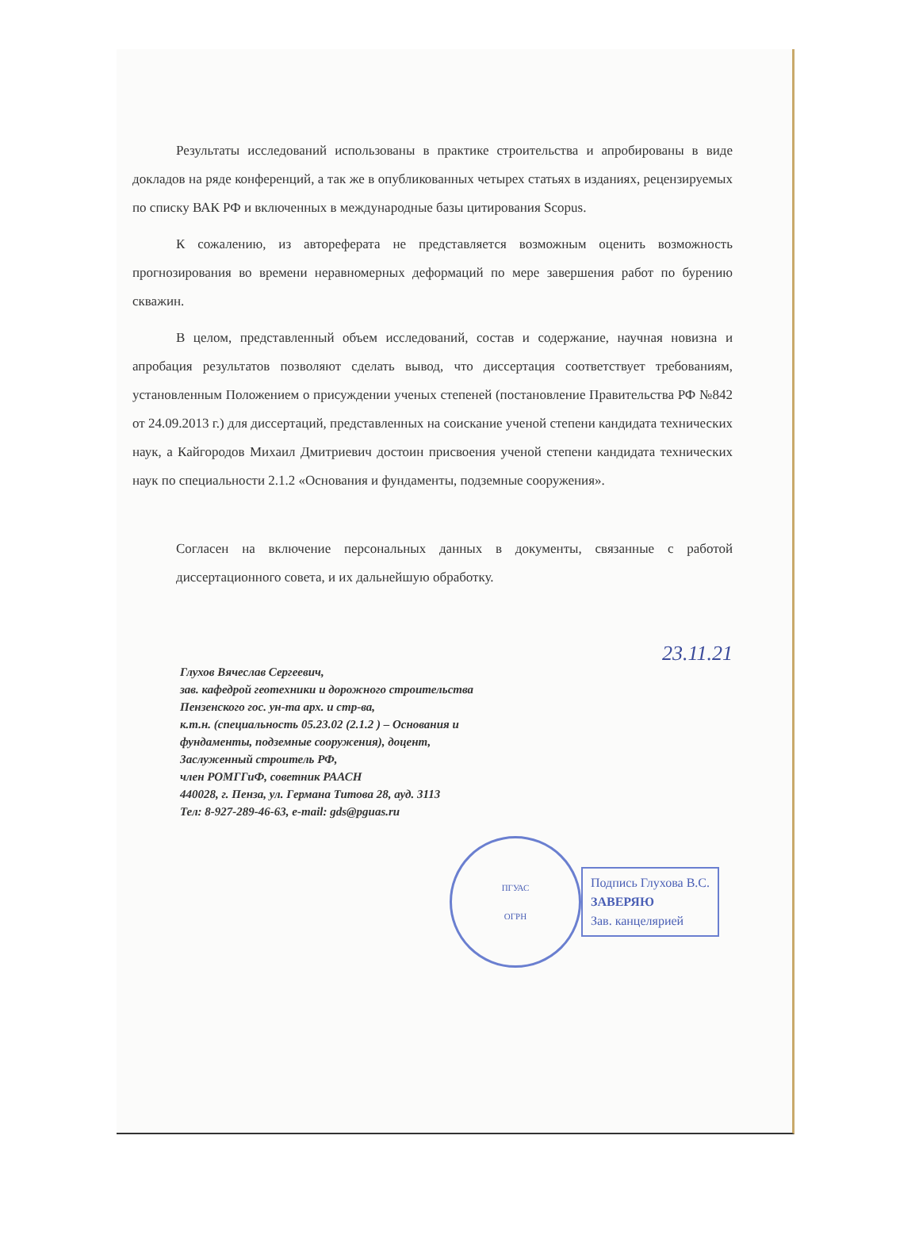Результаты исследований использованы в практике строительства и апробированы в виде докладов на ряде конференций, а так же в опубликованных четырех статьях в изданиях, рецензируемых по списку ВАК РФ и включенных в международные базы цитирования Scopus.
К сожалению, из автореферата не представляется возможным оценить возможность прогнозирования во времени неравномерных деформаций по мере завершения работ по бурению скважин.
В целом, представленный объем исследований, состав и содержание, научная новизна и апробация результатов позволяют сделать вывод, что диссертация соответствует требованиям, установленным Положением о присуждении ученых степеней (постановление Правительства РФ №842 от 24.09.2013 г.) для диссертаций, представленных на соискание ученой степени кандидата технических наук, а Кайгородов Михаил Дмитриевич достоин присвоения ученой степени кандидата технических наук по специальности 2.1.2 «Основания и фундаменты, подземные сооружения».
Согласен на включение персональных данных в документы, связанные с работой диссертационного совета, и их дальнейшую обработку.
Глухов Вячеслав Сергеевич,
зав. кафедрой геотехники и дорожного строительства
Пензенского гос. ун-та арх. и стр-ва,
к.т.н. (специальность 05.23.02 (2.1.2 ) – Основания и
фундаменты, подземные сооружения), доцент,
Заслуженный строитель РФ,
член РОМГГиФ, советник РААСН
440028, г. Пенза, ул. Германа Титова 28, ауд. 3113
Тел: 8-927-289-46-63, e-mail: gds@pguas.ru
23.11.21
ПГУАС
ОГРН
Подпись Глухова В.С.
ЗАВЕРЯЮ
Зав. канцелярией